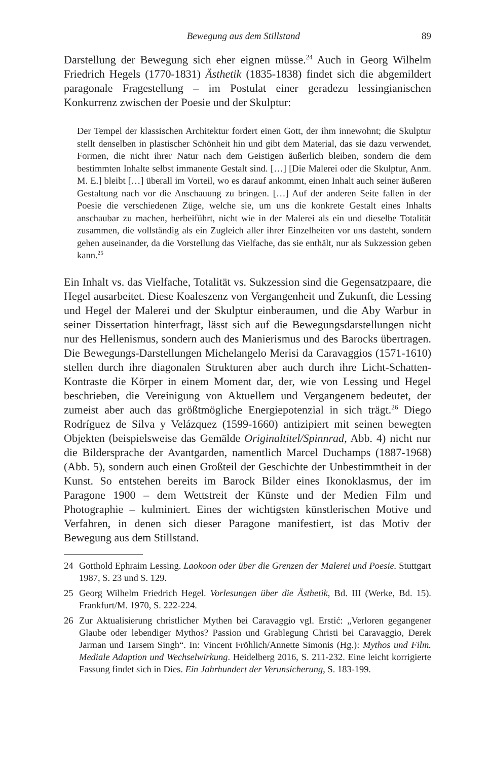Bewegung aus dem Stillstand 89
Darstellung der Bewegung sich eher eignen müsse.<sup>24</sup> Auch in Georg Wilhelm Friedrich Hegels (1770-1831) Ästhetik (1835-1838) findet sich die abgemildert paragonale Fragestellung – im Postulat einer geradezu lessingianischen Konkurrenz zwischen der Poesie und der Skulptur:
Der Tempel der klassischen Architektur fordert einen Gott, der ihm innewohnt; die Skulptur stellt denselben in plastischer Schönheit hin und gibt dem Material, das sie dazu verwendet, Formen, die nicht ihrer Natur nach dem Geistigen äußerlich bleiben, sondern die dem bestimmten Inhalte selbst immanente Gestalt sind. […] [Die Malerei oder die Skulptur, Anm. M. E.] bleibt […] überall im Vorteil, wo es darauf ankommt, einen Inhalt auch seiner äußeren Gestaltung nach vor die Anschauung zu bringen. […] Auf der anderen Seite fallen in der Poesie die verschiedenen Züge, welche sie, um uns die konkrete Gestalt eines Inhalts anschaubar zu machen, herbeiführt, nicht wie in der Malerei als ein und dieselbe Totalität zusammen, die vollständig als ein Zugleich aller ihrer Einzelheiten vor uns dasteht, sondern gehen auseinander, da die Vorstellung das Vielfache, das sie enthält, nur als Sukzession geben kann.<sup>25</sup>
Ein Inhalt vs. das Vielfache, Totalität vs. Sukzession sind die Gegensatzpaare, die Hegel ausarbeitet. Diese Koaleszenz von Vergangenheit und Zukunft, die Lessing und Hegel der Malerei und der Skulptur einberaumen, und die Aby Warbur in seiner Dissertation hinterfragt, lässt sich auf die Bewegungsdarstellungen nicht nur des Hellenismus, sondern auch des Manierismus und des Barocks übertragen. Die Bewegungs-Darstellungen Michelangelo Merisi da Caravaggios (1571-1610) stellen durch ihre diagonalen Strukturen aber auch durch ihre Licht-Schatten-Kontraste die Körper in einem Moment dar, der, wie von Lessing und Hegel beschrieben, die Vereinigung von Aktuellem und Vergangenem bedeutet, der zumeist aber auch das größtmögliche Energiepotenzial in sich trägt.<sup>26</sup> Diego Rodríguez de Silva y Velázquez (1599-1660) antizipiert mit seinen bewegten Objekten (beispielsweise das Gemälde Originaltitel/Spinnrad, Abb. 4) nicht nur die Bildersprache der Avantgarden, namentlich Marcel Duchamps (1887-1968) (Abb. 5), sondern auch einen Großteil der Geschichte der Unbestimmtheit in der Kunst. So entstehen bereits im Barock Bilder eines Ikonoklasmus, der im Paragone 1900 – dem Wettstreit der Künste und der Medien Film und Photographie – kulminiert. Eines der wichtigsten künstlerischen Motive und Verfahren, in denen sich dieser Paragone manifestiert, ist das Motiv der Bewegung aus dem Stillstand.
24 Gotthold Ephraim Lessing. Laokoon oder über die Grenzen der Malerei und Poesie. Stuttgart 1987, S. 23 und S. 129.
25 Georg Wilhelm Friedrich Hegel. Vorlesungen über die Ästhetik, Bd. III (Werke, Bd. 15). Frankfurt/M. 1970, S. 222-224.
26 Zur Aktualisierung christlicher Mythen bei Caravaggio vgl. Erstić: „Verloren gegangener Glaube oder lebendiger Mythos? Passion und Grablegung Christi bei Caravaggio, Derek Jarman und Tarsem Singh“. In: Vincent Fröhlich/Annette Simonis (Hg.): Mythos und Film. Mediale Adaption und Wechselwirkung. Heidelberg 2016, S. 211-232. Eine leicht korrigierte Fassung findet sich in Dies. Ein Jahrhundert der Verunsicherung, S. 183-199.